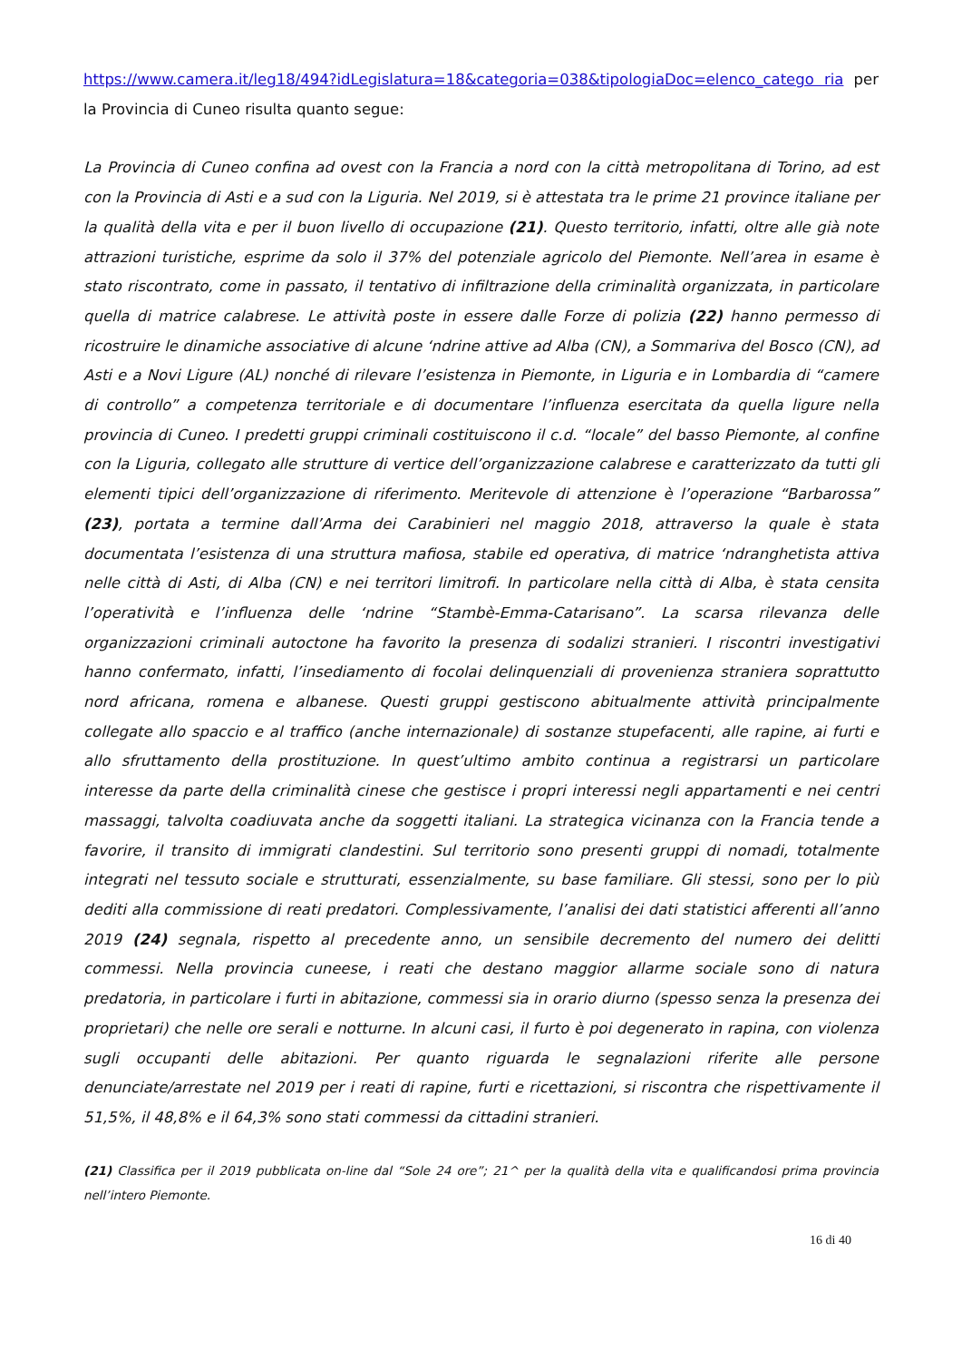https://www.camera.it/leg18/494?idLegislatura=18&categoria=038&tipologiaDoc=elenco_catego ria per la Provincia di Cuneo risulta quanto segue:
La Provincia di Cuneo confina ad ovest con la Francia a nord con la città metropolitana di Torino, ad est con la Provincia di Asti e a sud con la Liguria. Nel 2019, si è attestata tra le prime 21 province italiane per la qualità della vita e per il buon livello di occupazione (21). Questo territorio, infatti, oltre alle già note attrazioni turistiche, esprime da solo il 37% del potenziale agricolo del Piemonte. Nell’area in esame è stato riscontrato, come in passato, il tentativo di infiltrazione della criminalità organizzata, in particolare quella di matrice calabrese. Le attività poste in essere dalle Forze di polizia (22) hanno permesso di ricostruire le dinamiche associative di alcune ‘ndrine attive ad Alba (CN), a Sommariva del Bosco (CN), ad Asti e a Novi Ligure (AL) nonché di rilevare l’esistenza in Piemonte, in Liguria e in Lombardia di “camere di controllo” a competenza territoriale e di documentare l’influenza esercitata da quella ligure nella provincia di Cuneo. I predetti gruppi criminali costituiscono il c.d. “locale” del basso Piemonte, al confine con la Liguria, collegato alle strutture di vertice dell’organizzazione calabrese e caratterizzato da tutti gli elementi tipici dell’organizzazione di riferimento. Meritevole di attenzione è l’operazione “Barbarossa” (23), portata a termine dall’Arma dei Carabinieri nel maggio 2018, attraverso la quale è stata documentata l’esistenza di una struttura mafiosa, stabile ed operativa, di matrice ‘ndranghetista attiva nelle città di Asti, di Alba (CN) e nei territori limitrofi. In particolare nella città di Alba, è stata censita l’operatività e l’influenza delle ‘ndrine “Stambè-Emma-Catarisano”. La scarsa rilevanza delle organizzazioni criminali autoctone ha favorito la presenza di sodalizi stranieri. I riscontri investigativi hanno confermato, infatti, l’insediamento di focolai delinquenziali di provenienza straniera soprattutto nord africana, romena e albanese. Questi gruppi gestiscono abitualmente attività principalmente collegate allo spaccio e al traffico (anche internazionale) di sostanze stupefacenti, alle rapine, ai furti e allo sfruttamento della prostituzione. In quest’ultimo ambito continua a registrarsi un particolare interesse da parte della criminalità cinese che gestisce i propri interessi negli appartamenti e nei centri massaggi, talvolta coadiuvata anche da soggetti italiani. La strategica vicinanza con la Francia tende a favorire, il transito di immigrati clandestini. Sul territorio sono presenti gruppi di nomadi, totalmente integrati nel tessuto sociale e strutturati, essenzialmente, su base familiare. Gli stessi, sono per lo più dediti alla commissione di reati predatori. Complessivamente, l’analisi dei dati statistici afferenti all’anno 2019 (24) segnala, rispetto al precedente anno, un sensibile decremento del numero dei delitti commessi. Nella provincia cuneese, i reati che destano maggior allarme sociale sono di natura predatoria, in particolare i furti in abitazione, commessi sia in orario diurno (spesso senza la presenza dei proprietari) che nelle ore serali e notturne. In alcuni casi, il furto è poi degenerato in rapina, con violenza sugli occupanti delle abitazioni. Per quanto riguarda le segnalazioni riferite alle persone denunciate/arrestate nel 2019 per i reati di rapine, furti e ricettazioni, si riscontra che rispettivamente il 51,5%, il 48,8% e il 64,3% sono stati commessi da cittadini stranieri.
(21) Classifica per il 2019 pubblicata on-line dal “Sole 24 ore”; 21^ per la qualità della vita e qualificandosi prima provincia nell’intero Piemonte.
16 di 40